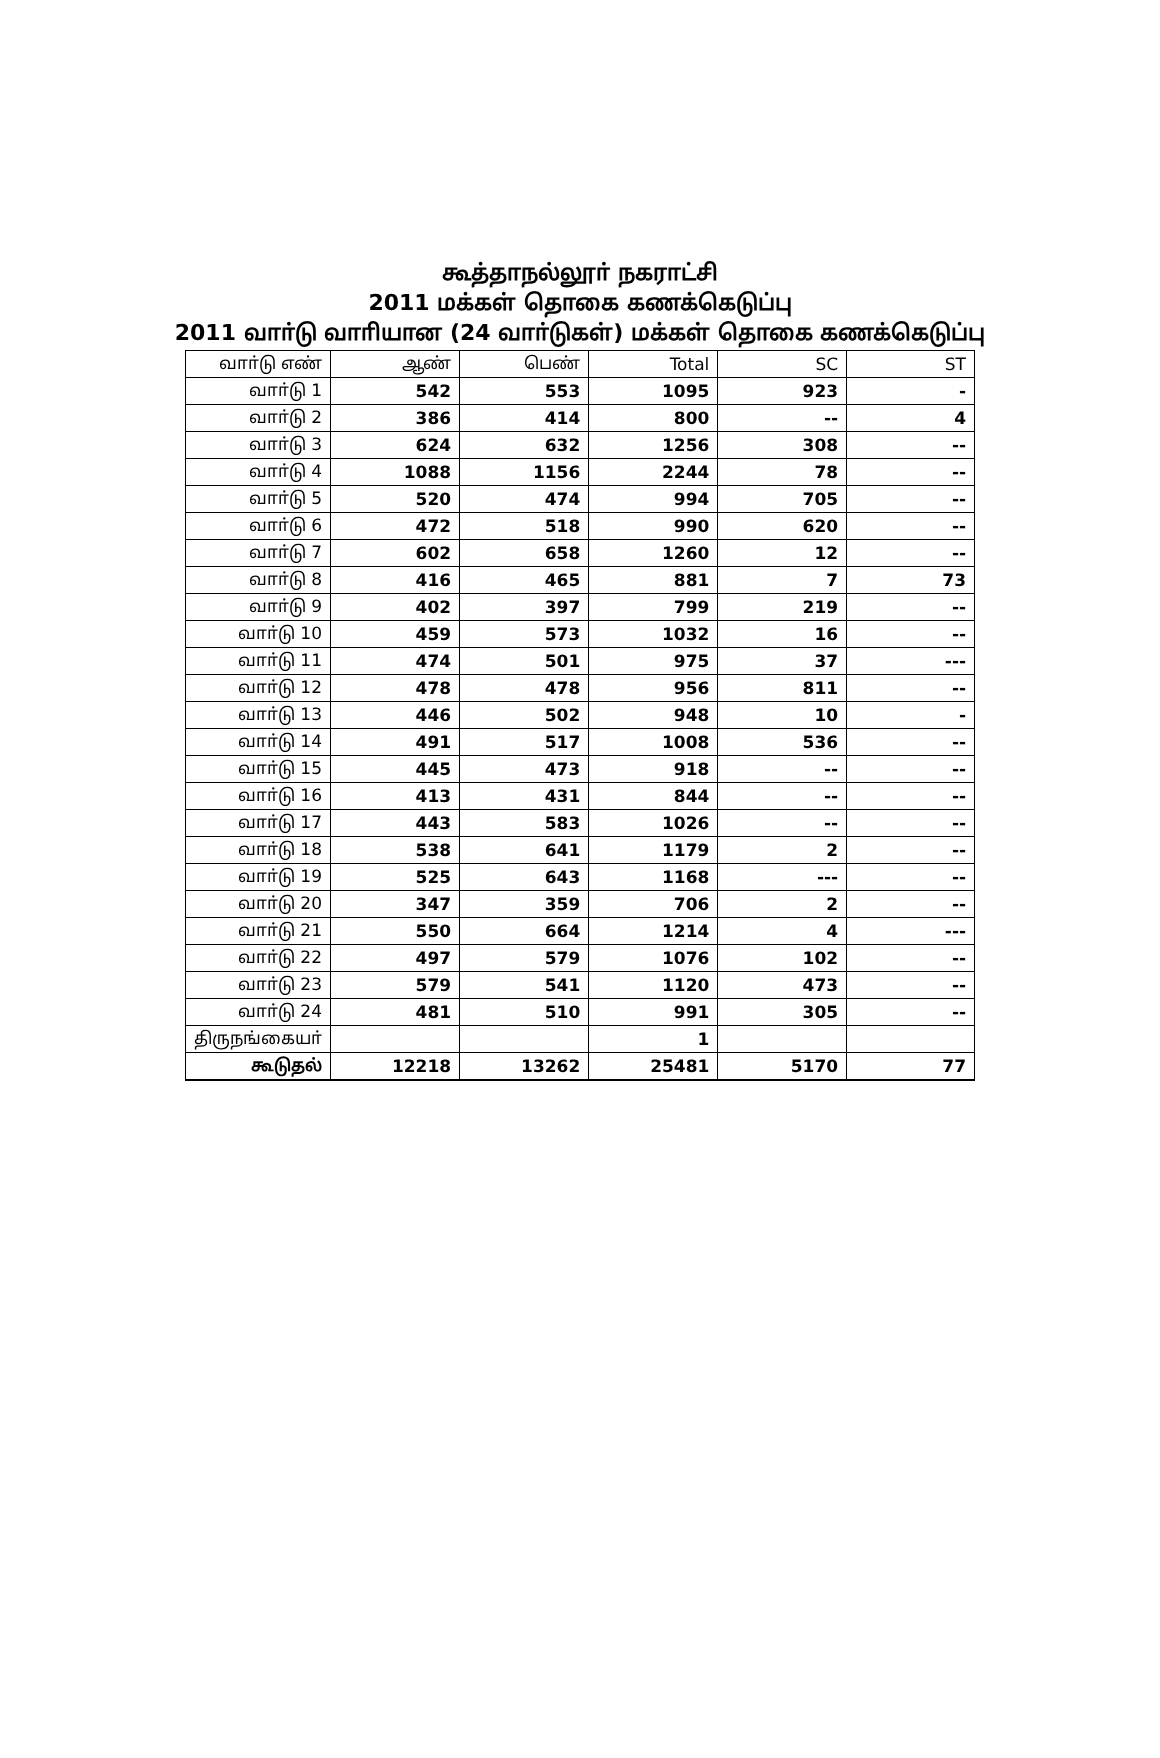கூத்தாநல்லூா் நகராட்சி
2011 மக்கள் தொகை கணக்கெடுப்பு
2011 வாா்டு வாாியான (24 வாா்டுகள்) மக்கள் தொகை கணக்கெடுப்பு
| வாா்டு எண் | ஆண் | பெண் | Total | SC | ST |
| --- | --- | --- | --- | --- | --- |
| வாா்டு 1 | 542 | 553 | 1095 | 923 | - |
| வாா்டு 2 | 386 | 414 | 800 | -- | 4 |
| வாா்டு 3 | 624 | 632 | 1256 | 308 | -- |
| வாா்டு 4 | 1088 | 1156 | 2244 | 78 | -- |
| வாா்டு 5 | 520 | 474 | 994 | 705 | -- |
| வாா்டு 6 | 472 | 518 | 990 | 620 | -- |
| வாா்டு 7 | 602 | 658 | 1260 | 12 | -- |
| வாா்டு 8 | 416 | 465 | 881 | 7 | 73 |
| வாா்டு 9 | 402 | 397 | 799 | 219 | -- |
| வாா்டு 10 | 459 | 573 | 1032 | 16 | -- |
| வாா்டு 11 | 474 | 501 | 975 | 37 | --- |
| வாா்டு 12 | 478 | 478 | 956 | 811 | -- |
| வாா்டு 13 | 446 | 502 | 948 | 10 | - |
| வாா்டு 14 | 491 | 517 | 1008 | 536 | -- |
| வாா்டு 15 | 445 | 473 | 918 | -- | -- |
| வாா்டு 16 | 413 | 431 | 844 | -- | -- |
| வாா்டு 17 | 443 | 583 | 1026 | -- | -- |
| வாா்டு 18 | 538 | 641 | 1179 | 2 | -- |
| வாா்டு 19 | 525 | 643 | 1168 | --- | -- |
| வாா்டு 20 | 347 | 359 | 706 | 2 | -- |
| வாா்டு 21 | 550 | 664 | 1214 | 4 | --- |
| வாா்டு 22 | 497 | 579 | 1076 | 102 | -- |
| வாா்டு 23 | 579 | 541 | 1120 | 473 | -- |
| வாா்டு 24 | 481 | 510 | 991 | 305 | -- |
| திருநங்கையா் | | | 1 | | |
| கூடுதல் | 12218 | 13262 | 25481 | 5170 | 77 |